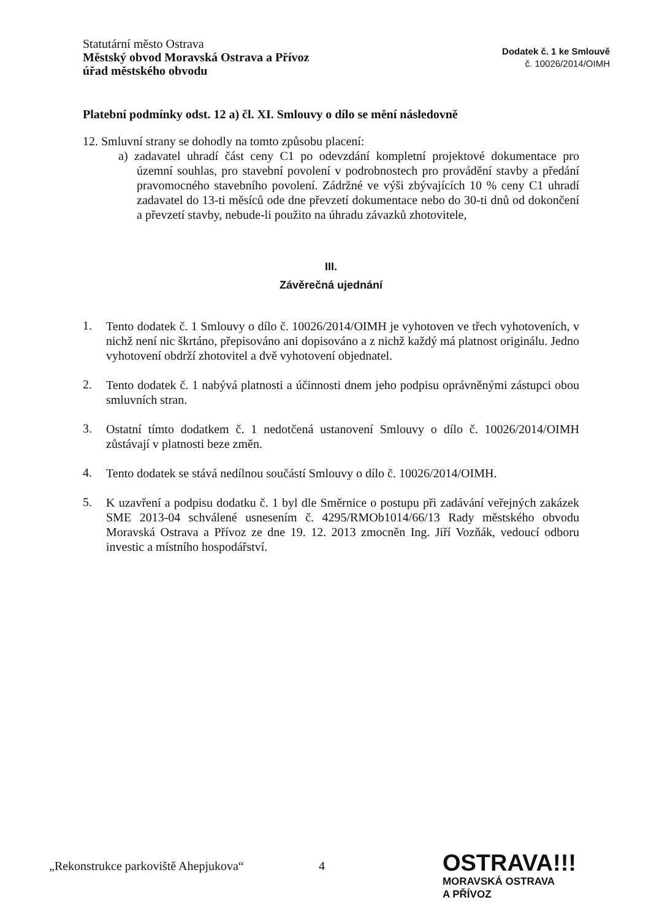Statutární město Ostrava
Městský obvod Moravská Ostrava a Přívoz
úřad městského obvodu
Dodatek č. 1 ke Smlouvě
č. 10026/2014/OIMH
Platební podmínky odst. 12 a) čl. XI. Smlouvy o dílo se mění následovně
12. Smluvní strany se dohodly na tomto způsobu placení:
a) zadavatel uhradí část ceny C1 po odevzdání kompletní projektové dokumentace pro územní souhlas, pro stavební povolení v podrobnostech pro provádění stavby a předání pravomocného stavebního povolení. Zádržné ve výši zbývajících 10 % ceny C1 uhradí zadavatel do 13-ti měsíců ode dne převzetí dokumentace nebo do 30-ti dnů od dokončení a převzetí stavby, nebude-li použito na úhradu závazků zhotovitele,
III.
Závěrečná ujednání
1.
Tento dodatek č. 1 Smlouvy o dílo č. 10026/2014/OIMH je vyhotoven ve třech vyhotoveních, v nichž není nic škrtáno, přepisováno ani dopisováno a z nichž každý má platnost originálu. Jedno vyhotovení obdrží zhotovitel a dvě vyhotovení objednatel.
2.
Tento dodatek č. 1 nabývá platnosti a účinnosti dnem jeho podpisu oprávněnými zástupci obou smluvních stran.
3.
Ostatní tímto dodatkem č. 1 nedotčená ustanovení Smlouvy o dílo č. 10026/2014/OIMH zůstávají v platnosti beze změn.
4.
Tento dodatek se stává nedílnou součástí Smlouvy o dílo č. 10026/2014/OIMH.
5.
K uzavření a podpisu dodatku č. 1 byl dle Směrnice o postupu při zadávání veřejných zakázek SME 2013-04 schválené usnesením č. 4295/RMOb1014/66/13 Rady městského obvodu Moravská Ostrava a Přívoz ze dne 19. 12. 2013 zmocněn Ing. Jiří Vozňák, vedoucí odboru investic a místního hospodářství.
„Rekonstrukce parkoviště Ahepjukova“ 4
OSTRAVA!!!
MORAVSKÁ OSTRAVA
A PŘÍVOZ